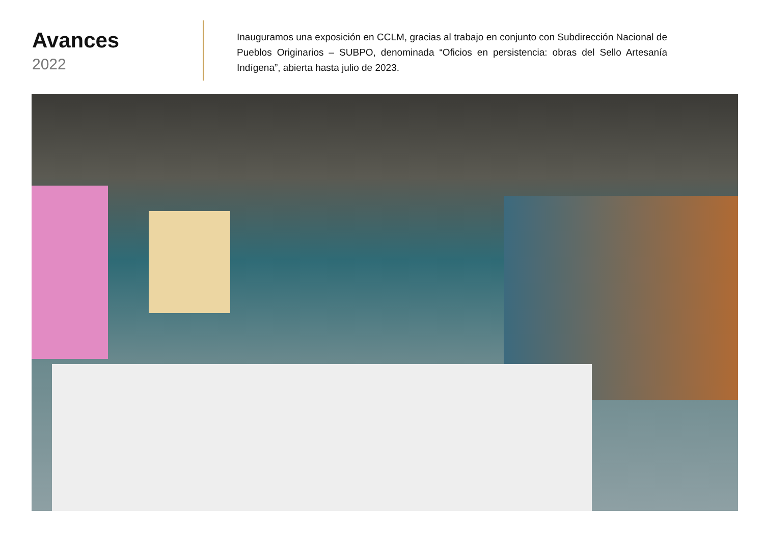Avances
2022
Inauguramos una exposición en CCLM, gracias al trabajo en conjunto con Subdirección Nacional de Pueblos Originarios – SUBPO, denominada “Oficios en persistencia: obras del Sello Artesanía Indígena”, abierta hasta julio de 2023.